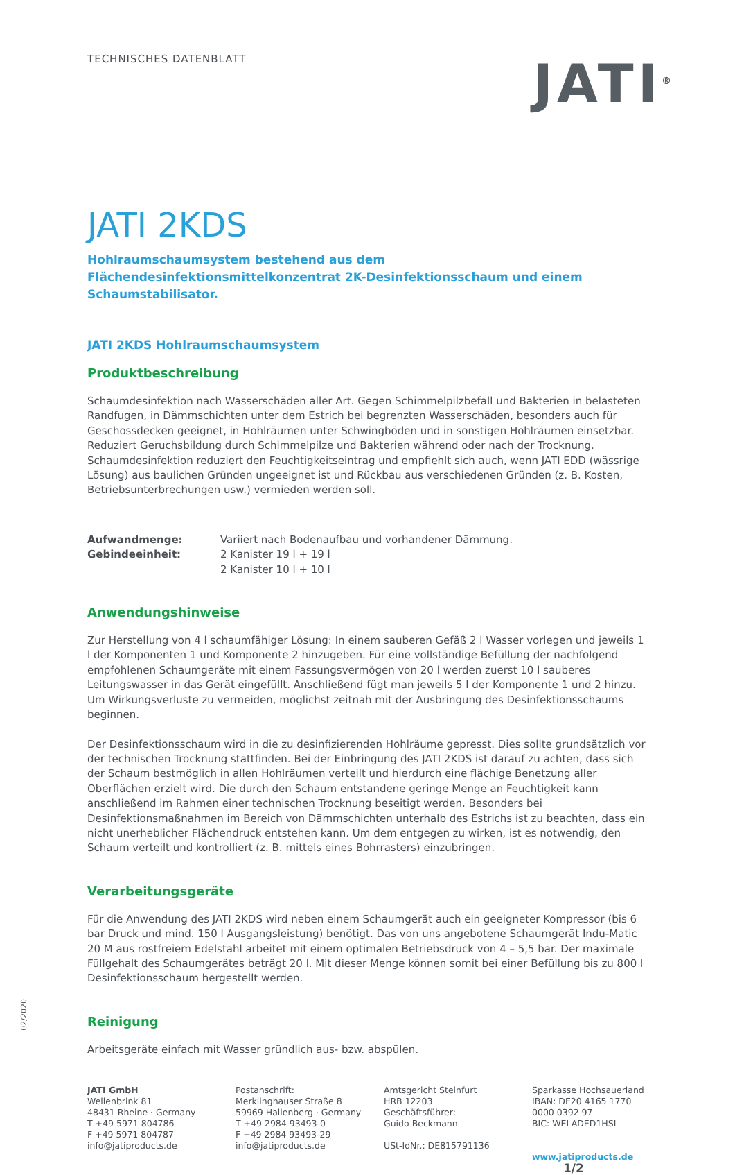TECHNISCHES DATENBLATT
JATI<sup>®</sup>
JATI 2KDS
Hohlraumschaumsystem bestehend aus dem
Flächendesinfektionsmittelkonzentrat 2K-Desinfektionsschaum und einem Schaumstabilisator.
JATI 2KDS Hohlraumschaumsystem
Produktbeschreibung
Schaumdesinfektion nach Wasserschäden aller Art. Gegen Schimmelpilzbefall und Bakterien in belasteten Randfugen, in Dämmschichten unter dem Estrich bei begrenzten Wasserschäden, besonders auch für Geschossdecken geeignet, in Hohlräumen unter Schwingböden und in sonstigen Hohlräumen einsetzbar. Reduziert Geruchsbildung durch Schimmelpilze und Bakterien während oder nach der Trocknung. Schaumdesinfektion reduziert den Feuchtigkeitseintrag und empfiehlt sich auch, wenn JATI EDD (wässrige Lösung) aus baulichen Gründen ungeeignet ist und Rückbau aus verschiedenen Gründen (z. B. Kosten, Betriebsunterbrechungen usw.) vermieden werden soll.
Aufwandmenge: Variiert nach Bodenaufbau und vorhandener Dämmung. Gebindeeinheit: 2 Kanister 19 l + 19 l
2 Kanister 10 l + 10 l
Anwendungshinweise
Zur Herstellung von 4 l schaumfähiger Lösung: In einem sauberen Gefäß 2 l Wasser vorlegen und jeweils 1 l der Komponenten 1 und Komponente 2 hinzugeben. Für eine vollständige Befüllung der nachfolgend empfohlenen Schaumgeräte mit einem Fassungsvermögen von 20 l werden zuerst 10 l sauberes Leitungswasser in das Gerät eingefüllt. Anschließend fügt man jeweils 5 l der Komponente 1 und 2 hinzu. Um Wirkungsverluste zu vermeiden, möglichst zeitnah mit der Ausbringung des Desinfektionsschaums beginnen.
Der Desinfektionsschaum wird in die zu desinfizierenden Hohlräume gepresst. Dies sollte grundsätzlich vor der technischen Trocknung stattfinden. Bei der Einbringung des JATI 2KDS ist darauf zu achten, dass sich der Schaum bestmöglich in allen Hohlräumen verteilt und hierdurch eine flächige Benetzung aller Oberflächen erzielt wird. Die durch den Schaum entstandene geringe Menge an Feuchtigkeit kann anschließend im Rahmen einer technischen Trocknung beseitigt werden. Besonders bei Desinfektionsmaßnahmen im Bereich von Dämmschichten unterhalb des Estrichs ist zu beachten, dass ein nicht unerheblicher Flächendruck entstehen kann. Um dem entgegen zu wirken, ist es notwendig, den Schaum verteilt und kontrolliert (z. B. mittels eines Bohrrasters) einzubringen.
Verarbeitungsgeräte
Für die Anwendung des JATI 2KDS wird neben einem Schaumgerät auch ein geeigneter Kompressor (bis 6 bar Druck und mind. 150 l Ausgangsleistung) benötigt. Das von uns angebotene Schaumgerät Indu-Matic 20 M aus rostfreiem Edelstahl arbeitet mit einem optimalen Betriebsdruck von 4 – 5,5 bar. Der maximale Füllgehalt des Schaumgerätes beträgt 20 l. Mit dieser Menge können somit bei einer Befüllung bis zu 800 l Desinfektionsschaum hergestellt werden.
Reinigung
Arbeitsgeräte einfach mit Wasser gründlich aus- bzw. abspülen.
JATI GmbH
Wellenbrink 81
48431 Rheine · Germany
T +49 5971 804786
F +49 5971 804787
info@jatiproducts.de
Postanschrift:
Merklinghauser Straße 8
59969 Hallenberg · Germany
T +49 2984 93493-0
F +49 2984 93493-29
info@jatiproducts.de
Amtsgericht Steinfurt
HRB 12203
Geschäftsführer:
Guido Beckmann
USt-IdNr.: DE815791136
Sparkasse Hochsauerland
IBAN: DE20 4165 1770 0000 0392 97
BIC: WELADED1HSL
www.jatiproducts.de 1/2
02/2020